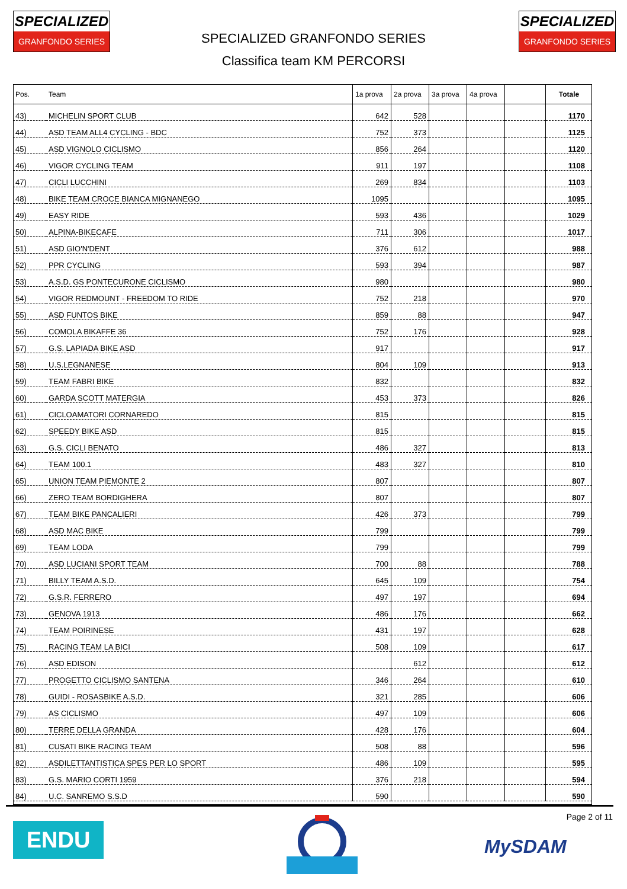SPECIALIZED
GRANFONDO SERIES
SPECIALIZED
GRANFONDO SERIES
SPECIALIZED GRANFONDO SERIES
Classifica team KM PERCORSI
| Pos. | Team | 1a prova | 2a prova | 3a prova | 4a prova | | Totale |
| --- | --- | --- | --- | --- | --- | --- | --- |
| 43) | MICHELIN SPORT CLUB | 642 | 528 | | | | 1170 |
| 44) | ASD TEAM ALL4 CYCLING - BDC | 752 | 373 | | | | 1125 |
| 45) | ASD VIGNOLO CICLISMO | 856 | 264 | | | | 1120 |
| 46) | VIGOR CYCLING TEAM | 911 | 197 | | | | 1108 |
| 47) | CICLI LUCCHINI | 269 | 834 | | | | 1103 |
| 48) | BIKE TEAM CROCE BIANCA MIGNANEGO | 1095 | | | | | 1095 |
| 49) | EASY RIDE | 593 | 436 | | | | 1029 |
| 50) | ALPINA-BIKECAFE | 711 | 306 | | | | 1017 |
| 51) | ASD GIO'N'DENT | 376 | 612 | | | | 988 |
| 52) | PPR CYCLING | 593 | 394 | | | | 987 |
| 53) | A.S.D. GS PONTECURONE CICLISMO | 980 | | | | | 980 |
| 54) | VIGOR REDMOUNT - FREEDOM TO RIDE | 752 | 218 | | | | 970 |
| 55) | ASD FUNTOS BIKE | 859 | 88 | | | | 947 |
| 56) | COMOLA BIKAFFE 36 | 752 | 176 | | | | 928 |
| 57) | G.S. LAPIADA BIKE ASD | 917 | | | | | 917 |
| 58) | U.S.LEGNANESE | 804 | 109 | | | | 913 |
| 59) | TEAM FABRI BIKE | 832 | | | | | 832 |
| 60) | GARDA SCOTT MATERGIA | 453 | 373 | | | | 826 |
| 61) | CICLOAMATORI CORNAREDO | 815 | | | | | 815 |
| 62) | SPEEDY BIKE ASD | 815 | | | | | 815 |
| 63) | G.S. CICLI BENATO | 486 | 327 | | | | 813 |
| 64) | TEAM 100.1 | 483 | 327 | | | | 810 |
| 65) | UNION TEAM PIEMONTE 2 | 807 | | | | | 807 |
| 66) | ZERO TEAM BORDIGHERA | 807 | | | | | 807 |
| 67) | TEAM BIKE PANCALIERI | 426 | 373 | | | | 799 |
| 68) | ASD MAC BIKE | 799 | | | | | 799 |
| 69) | TEAM LODA | 799 | | | | | 799 |
| 70) | ASD LUCIANI SPORT TEAM | 700 | 88 | | | | 788 |
| 71) | BILLY TEAM A.S.D. | 645 | 109 | | | | 754 |
| 72) | G.S.R. FERRERO | 497 | 197 | | | | 694 |
| 73) | GENOVA 1913 | 486 | 176 | | | | 662 |
| 74) | TEAM POIRINESE | 431 | 197 | | | | 628 |
| 75) | RACING TEAM LA BICI | 508 | 109 | | | | 617 |
| 76) | ASD EDISON | | 612 | | | | 612 |
| 77) | PROGETTO CICLISMO SANTENA | 346 | 264 | | | | 610 |
| 78) | GUIDI - ROSASBIKE A.S.D. | 321 | 285 | | | | 606 |
| 79) | AS CICLISMO | 497 | 109 | | | | 606 |
| 80) | TERRE DELLA GRANDA | 428 | 176 | | | | 604 |
| 81) | CUSATI BIKE RACING TEAM | 508 | 88 | | | | 596 |
| 82) | ASDILETTANTISTICA SPES PER LO SPORT | 486 | 109 | | | | 595 |
| 83) | G.S. MARIO CORTI 1959 | 376 | 218 | | | | 594 |
| 84) | U.C. SANREMO S.S.D | 590 | | | | | 590 |
ENDU
Page 2 of 11
MySDAM